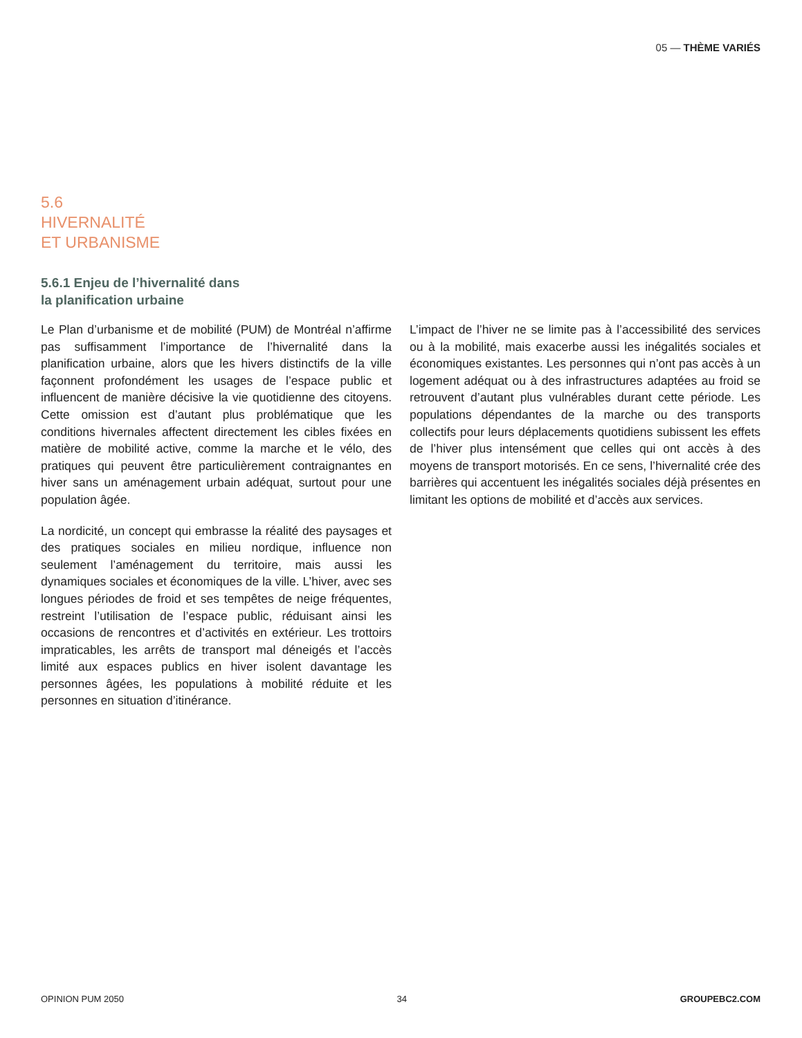05 — THÈME VARIÉS
5.6
HIVERNALITÉ
ET URBANISME
5.6.1 Enjeu de l’hivernalité dans
la planification urbaine
Le Plan d’urbanisme et de mobilité (PUM) de Montréal n’affirme pas suffisamment l’importance de l’hivernalité dans la planification urbaine, alors que les hivers distinctifs de la ville façonnent profondément les usages de l’espace public et influencent de manière décisive la vie quotidienne des citoyens. Cette omission est d’autant plus problématique que les conditions hivernales affectent directement les cibles fixées en matière de mobilité active, comme la marche et le vélo, des pratiques qui peuvent être particulièrement contraignantes en hiver sans un aménagement urbain adéquat, surtout pour une population âgée.
La nordicité, un concept qui embrasse la réalité des paysages et des pratiques sociales en milieu nordique, influence non seulement l’aménagement du territoire, mais aussi les dynamiques sociales et économiques de la ville. L’hiver, avec ses longues périodes de froid et ses tempêtes de neige fréquentes, restreint l’utilisation de l’espace public, réduisant ainsi les occasions de rencontres et d’activités en extérieur. Les trottoirs impraticables, les arrêts de transport mal déneigés et l’accès limité aux espaces publics en hiver isolent davantage les personnes âgées, les populations à mobilité réduite et les personnes en situation d’itinérance.
L’impact de l’hiver ne se limite pas à l’accessibilité des services ou à la mobilité, mais exacerbe aussi les inégalités sociales et économiques existantes. Les personnes qui n’ont pas accès à un logement adéquat ou à des infrastructures adaptées au froid se retrouvent d’autant plus vulnérables durant cette période. Les populations dépendantes de la marche ou des transports collectifs pour leurs déplacements quotidiens subissent les effets de l’hiver plus intensément que celles qui ont accès à des moyens de transport motorisés. En ce sens, l’hivernalité crée des barrières qui accentuent les inégalités sociales déjà présentes en limitant les options de mobilité et d’accès aux services.
OPINION PUM 2050 34 GROUPEBC2.COM